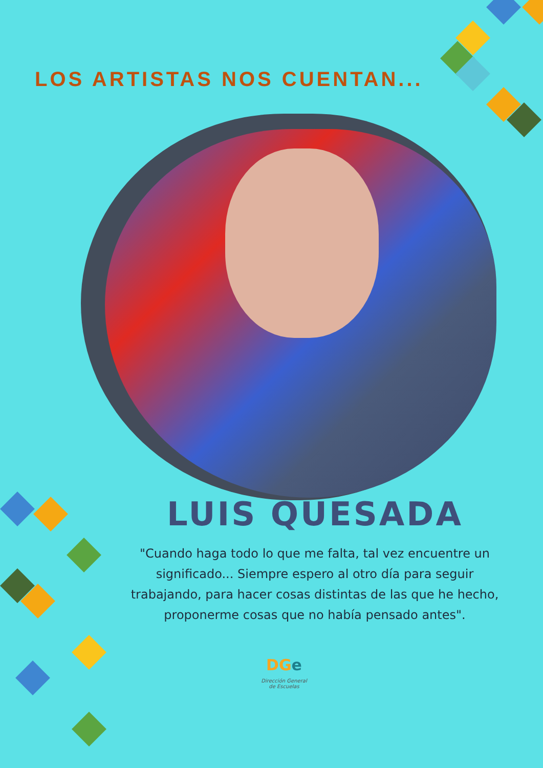LOS ARTISTAS NOS CUENTAN...
LUIS QUESADA
"Cuando haga todo lo que me falta, tal vez encuentre un significado... Siempre espero al otro día para seguir trabajando, para hacer cosas distintas de las que he hecho, proponerme cosas que no había pensado antes".
DGe
Dirección General de Escuelas